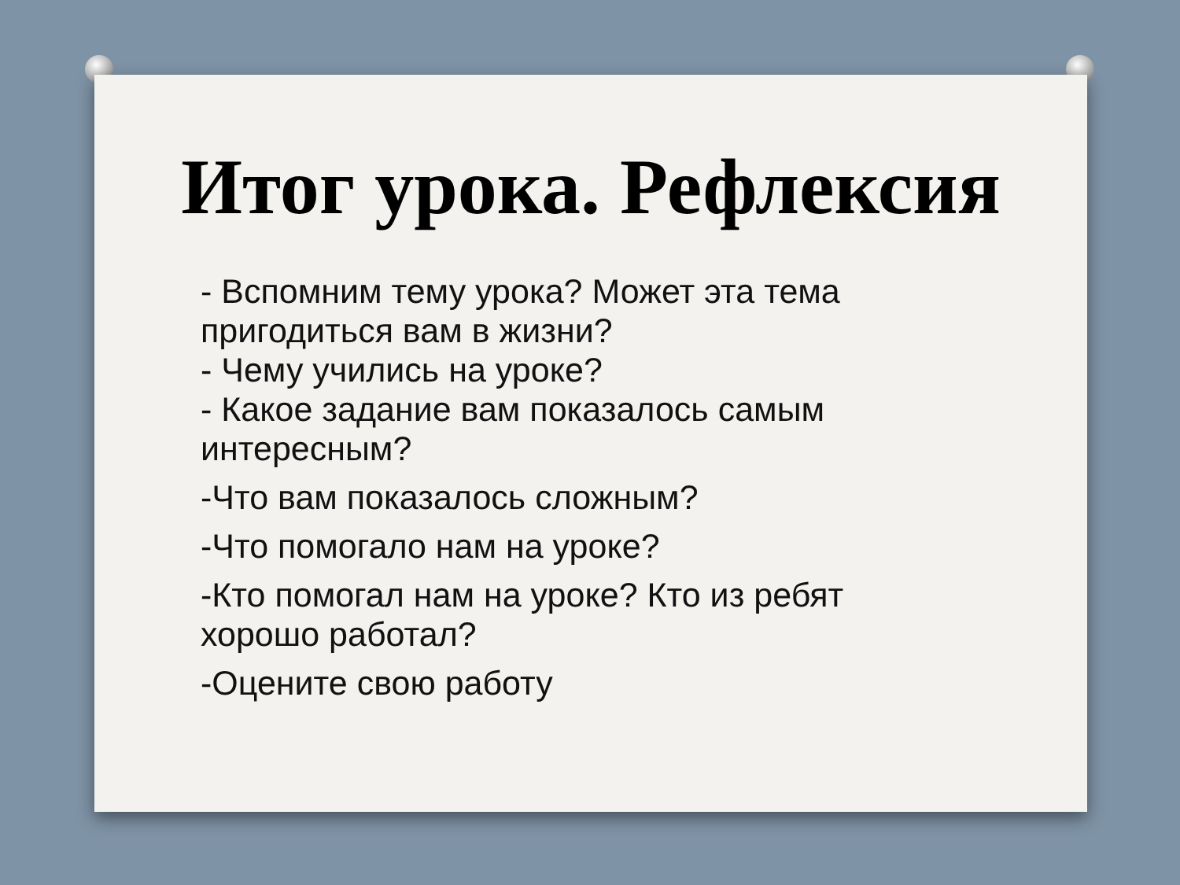Итог урока. Рефлексия
- Вспомним тему урока? Может эта тема
пригодиться вам в жизни?
- Чему учились на уроке?
- Какое задание вам показалось самым
интересным?
-Что вам показалось сложным?
-Что помогало нам на уроке?
-Кто помогал нам на уроке? Кто из ребят
хорошо работал?
-Оцените свою работу